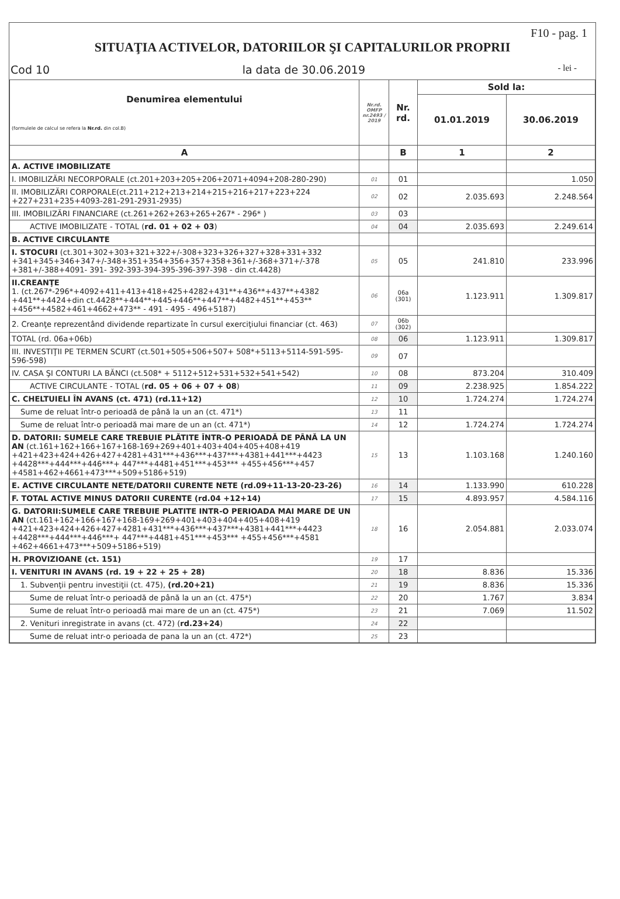F10 - pag. 1
SITUAŢIA ACTIVELOR, DATORIILOR ŞI CAPITALURILOR PROPRII
Cod 10 la data de 30.06.2019 - lei -
| Denumirea elementului (formulele de calcul se refera la Nr.rd. din col.B) | Nr.rd. OMFP nr.2493 / 2019 | Nr. rd. | Sold la: | |
| --- | --- | --- | --- | --- |
| | | | 01.01.2019 | 30.06.2019 |
| A | | B | 1 | 2 |
| A. ACTIVE IMOBILIZATE | | | | |
| I. IMOBILIZĂRI NECORPORALE (ct.201+203+205+206+2071+4094+208-280-290) | 01 | 01 | | 1.050 |
| II. IMOBILIZĂRI CORPORALE(ct.211+212+213+214+215+216+217+223+224 +227+231+235+4093-281-291-2931-2935) | 02 | 02 | 2.035.693 | 2.248.564 |
| III. IMOBILIZĂRI FINANCIARE (ct.261+262+263+265+267* - 296* ) | 03 | 03 | | |
| ACTIVE IMOBILIZATE - TOTAL ( rd. 01 + 02 + 03 ) | 04 | 04 | 2.035.693 | 2.249.614 |
| B. ACTIVE CIRCULANTE | | | | |
| I. STOCURI (ct.301+302+303+321+322+/-308+323+326+327+328+331+332 +341+345+346+347+/-348+351+354+356+357+358+361+/-368+371+/-378 +381+/-388+4091- 391- 392-393-394-395-396-397-398 - din ct.4428) | 05 | 05 | 241.810 | 233.996 |
| II.CREANŢE 1. (ct.267*-296*+4092+411+413+418+425+4282+431**+436**+437**+4382 +441**+4424+din ct.4428**+444**+445+446**+447**+4482+451**+453** +456**+4582+461+4662+473** - 491 - 495 - 496+5187) | 06 | 06a (301) | 1.123.911 | 1.309.817 |
| 2. Creanţe reprezentând dividende repartizate în cursul exerciţiului financiar (ct. 463) | 07 | 06b (302) | | |
| TOTAL (rd. 06a+06b) | 08 | 06 | 1.123.911 | 1.309.817 |
| III. INVESTIŢII PE TERMEN SCURT (ct.501+505+506+507+ 508*+5113+5114-591-595-596-598) | 09 | 07 | | |
| IV. CASA ŞI CONTURI LA BĂNCI (ct.508* + 5112+512+531+532+541+542) | 10 | 08 | 873.204 | 310.409 |
| ACTIVE CIRCULANTE - TOTAL ( rd. 05 + 06 + 07 + 08 ) | 11 | 09 | 2.238.925 | 1.854.222 |
| C. CHELTUIELI ÎN AVANS (ct. 471) (rd.11+12) | 12 | 10 | 1.724.274 | 1.724.274 |
| Sume de reluat într-o perioadă de până la un an (ct. 471*) | 13 | 11 | | |
| Sume de reluat într-o perioadă mai mare de un an (ct. 471*) | 14 | 12 | 1.724.274 | 1.724.274 |
| D. DATORII: SUMELE CARE TREBUIE PLĂTITE ÎNTR-O PERIOADĂ DE PÂNĂ LA UN AN (ct.161+162+166+167+168-169+269+401+403+404+405+408+419 +421+423+424+426+427+4281+431***+436***+437***+4381+441***+4423 +4428***+444***+446***+ 447***+4481+451***+453*** +455+456***+457 +4581+462+4661+473***+509+5186+519) | 15 | 13 | 1.103.168 | 1.240.160 |
| E. ACTIVE CIRCULANTE NETE/DATORII CURENTE NETE (rd.09+11-13-20-23-26) | 16 | 14 | 1.133.990 | 610.228 |
| F. TOTAL ACTIVE MINUS DATORII CURENTE (rd.04 +12+14) | 17 | 15 | 4.893.957 | 4.584.116 |
| G. DATORII:SUMELE CARE TREBUIE PLATITE INTR-O PERIOADA MAI MARE DE UN AN (ct.161+162+166+167+168-169+269+401+403+404+405+408+419 +421+423+424+426+427+4281+431***+436***+437***+4381+441***+4423 +4428***+444***+446***+ 447***+4481+451***+453*** +455+456***+4581 +462+4661+473***+509+5186+519) | 18 | 16 | 2.054.881 | 2.033.074 |
| H. PROVIZIOANE (ct. 151) | 19 | 17 | | |
| I. VENITURI IN AVANS (rd. 19 + 22 + 25 + 28) | 20 | 18 | 8.836 | 15.336 |
| 1. Subvenţii pentru investiţii (ct. 475), (rd.20+21) | 21 | 19 | 8.836 | 15.336 |
| Sume de reluat într-o perioadă de până la un an (ct. 475*) | 22 | 20 | 1.767 | 3.834 |
| Sume de reluat într-o perioadă mai mare de un an (ct. 475*) | 23 | 21 | 7.069 | 11.502 |
| 2. Venituri inregistrate in avans (ct. 472) ( rd.23+24 ) | 24 | 22 | | |
| Sume de reluat intr-o perioada de pana la un an (ct. 472*) | 25 | 23 | | |